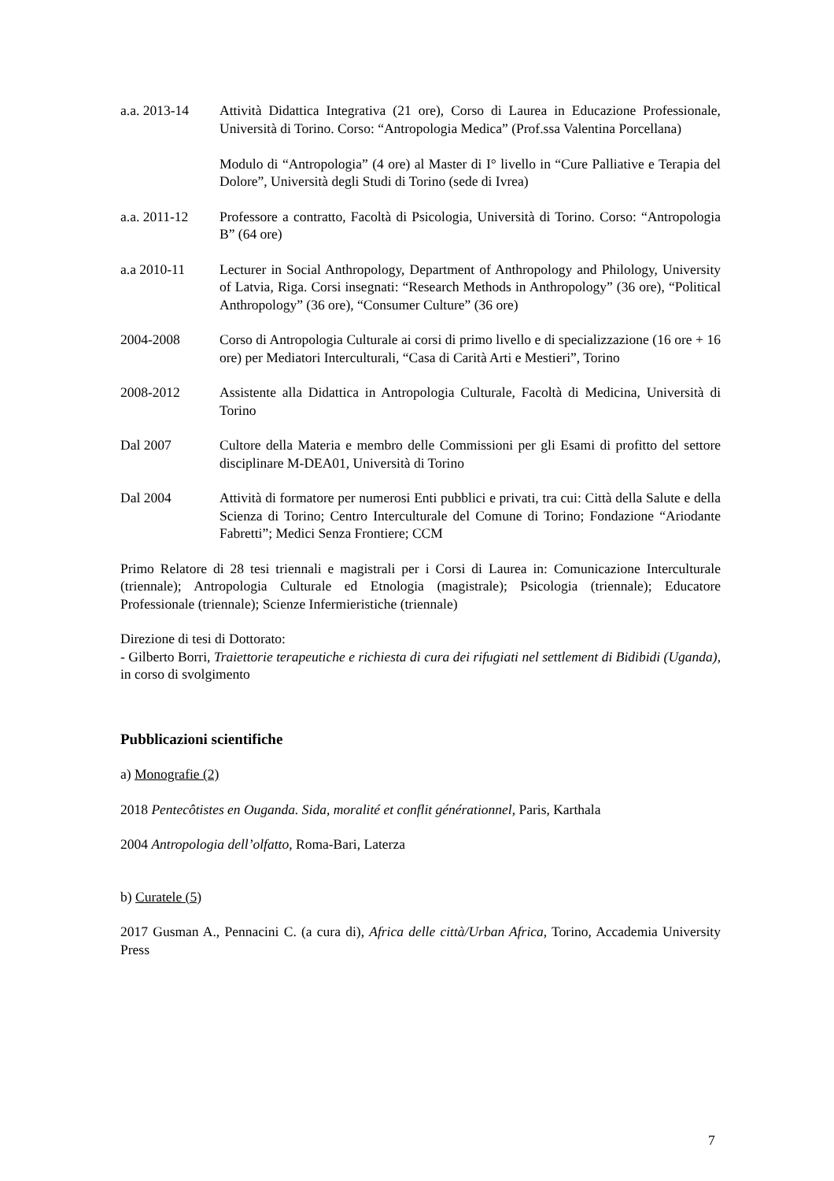a.a. 2013-14 Attività Didattica Integrativa (21 ore), Corso di Laurea in Educazione Professionale, Università di Torino. Corso: “Antropologia Medica” (Prof.ssa Valentina Porcellana)
Modulo di “Antropologia” (4 ore) al Master di I° livello in “Cure Palliative e Terapia del Dolore”, Università degli Studi di Torino (sede di Ivrea)
a.a. 2011-12 Professore a contratto, Facoltà di Psicologia, Università di Torino. Corso: “Antropologia B” (64 ore)
a.a 2010-11 Lecturer in Social Anthropology, Department of Anthropology and Philology, University of Latvia, Riga. Corsi insegnati: “Research Methods in Anthropology” (36 ore), “Political Anthropology” (36 ore), “Consumer Culture” (36 ore)
2004-2008 Corso di Antropologia Culturale ai corsi di primo livello e di specializzazione (16 ore + 16 ore) per Mediatori Interculturali, “Casa di Carità Arti e Mestieri”, Torino
2008-2012 Assistente alla Didattica in Antropologia Culturale, Facoltà di Medicina, Università di Torino
Dal 2007 Cultore della Materia e membro delle Commissioni per gli Esami di profitto del settore disciplinare M-DEA01, Università di Torino
Dal 2004 Attività di formatore per numerosi Enti pubblici e privati, tra cui: Città della Salute e della Scienza di Torino; Centro Interculturale del Comune di Torino; Fondazione “Ariodante Fabretti”; Medici Senza Frontiere; CCM
Primo Relatore di 28 tesi triennali e magistrali per i Corsi di Laurea in: Comunicazione Interculturale (triennale); Antropologia Culturale ed Etnologia (magistrale); Psicologia (triennale); Educatore Professionale (triennale); Scienze Infermieristiche (triennale)
Direzione di tesi di Dottorato:
- Gilberto Borri, Traiettorie terapeutiche e richiesta di cura dei rifugiati nel settlement di Bidibidi (Uganda), in corso di svolgimento
Pubblicazioni scientifiche
a) Monografie (2)
2018 Pentecôtistes en Ouganda. Sida, moralité et conflit générationnel, Paris, Karthala
2004 Antropologia dell’olfatto, Roma-Bari, Laterza
b) Curatele (5)
2017 Gusman A., Pennacini C. (a cura di), Africa delle città/Urban Africa, Torino, Accademia University Press
7